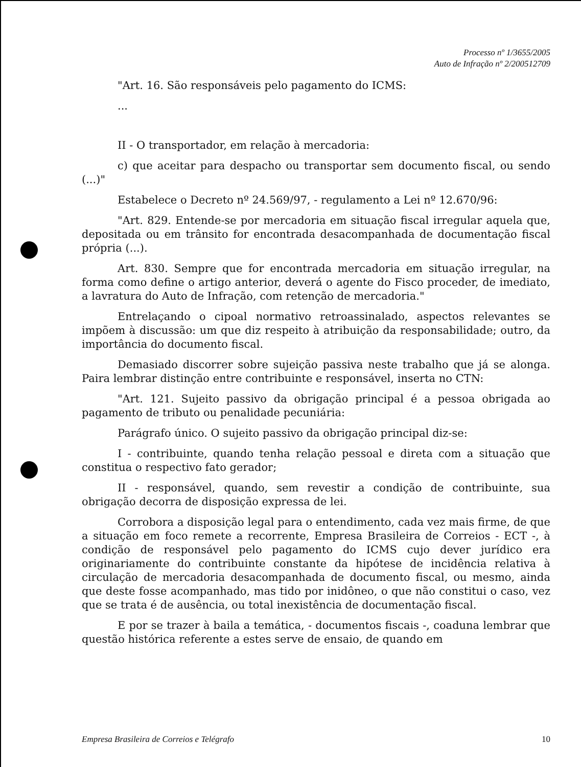Processo nº 1/3655/2005
Auto de Infração nº 2/200512709
"Art. 16. São responsáveis pelo pagamento do ICMS:
...
II - O transportador, em relação à mercadoria:
c) que aceitar para despacho ou transportar sem documento fiscal, ou sendo (...)"
Estabelece o Decreto nº 24.569/97, - regulamento a Lei nº 12.670/96:
"Art. 829. Entende-se por mercadoria em situação fiscal irregular aquela que, depositada ou em trânsito for encontrada desacompanhada de documentação fiscal própria (...).
Art. 830. Sempre que for encontrada mercadoria em situação irregular, na forma como define o artigo anterior, deverá o agente do Fisco proceder, de imediato, a lavratura do Auto de Infração, com retenção de mercadoria."
Entrelaçando o cipoal normativo retroassinalado, aspectos relevantes se impõem à discussão: um que diz respeito à atribuição da responsabilidade; outro, da importância do documento fiscal.
Demasiado discorrer sobre sujeição passiva neste trabalho que já se alonga. Paira lembrar distinção entre contribuinte e responsável, inserta no CTN:
"Art. 121. Sujeito passivo da obrigação principal é a pessoa obrigada ao pagamento de tributo ou penalidade pecuniária:
Parágrafo único. O sujeito passivo da obrigação principal diz-se:
I - contribuinte, quando tenha relação pessoal e direta com a situação que constitua o respectivo fato gerador;
II - responsável, quando, sem revestir a condição de contribuinte, sua obrigação decorra de disposição expressa de lei.
Corrobora a disposição legal para o entendimento, cada vez mais firme, de que a situação em foco remete a recorrente, Empresa Brasileira de Correios - ECT -, à condição de responsável pelo pagamento do ICMS cujo dever jurídico era originariamente do contribuinte constante da hipótese de incidência relativa à circulação de mercadoria desacompanhada de documento fiscal, ou mesmo, ainda que deste fosse acompanhado, mas tido por inidôneo, o que não constitui o caso, vez que se trata é de ausência, ou total inexistência de documentação fiscal.
E por se trazer à baila a temática, - documentos fiscais -, coaduna lembrar que questão histórica referente a estes serve de ensaio, de quando em
Empresa Brasileira de Correios e Telégrafo 10